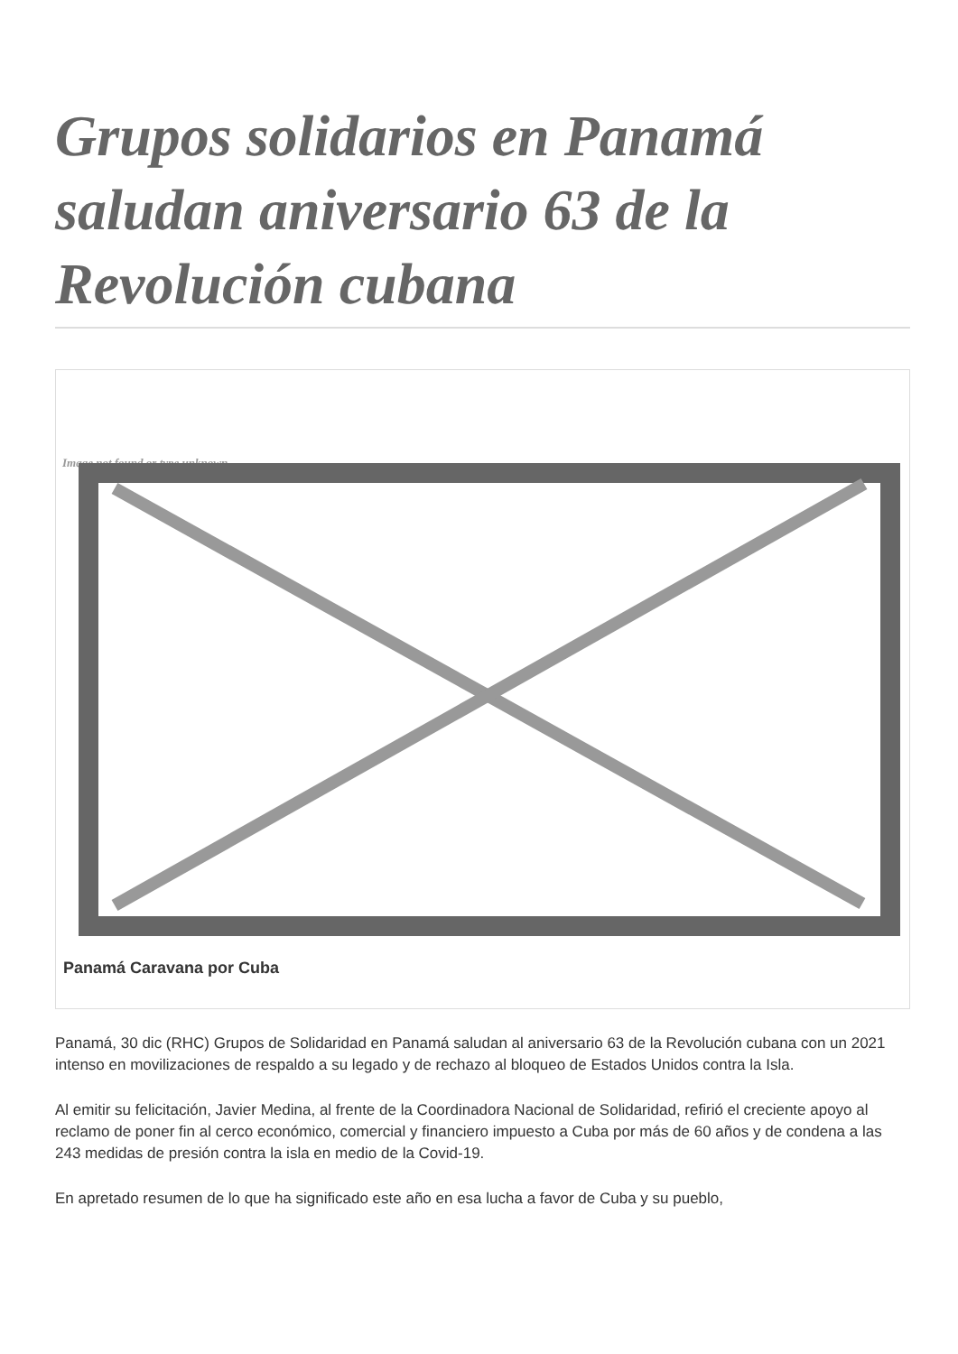Grupos solidarios en Panamá saludan aniversario 63 de la Revolución cubana
Image not found or type unknown
Panamá Caravana por Cuba
Panamá, 30 dic (RHC) Grupos de Solidaridad en Panamá saludan al aniversario 63 de la Revolución cubana con un 2021 intenso en movilizaciones de respaldo a su legado y de rechazo al bloqueo de Estados Unidos contra la Isla.
Al emitir su felicitación, Javier Medina, al frente de la Coordinadora Nacional de Solidaridad, refirió el creciente apoyo al reclamo de poner fin al cerco económico, comercial y financiero impuesto a Cuba por más de 60 años y de condena a las 243 medidas de presión contra la isla en medio de la Covid-19.
En apretado resumen de lo que ha significado este año en esa lucha a favor de Cuba y su pueblo,